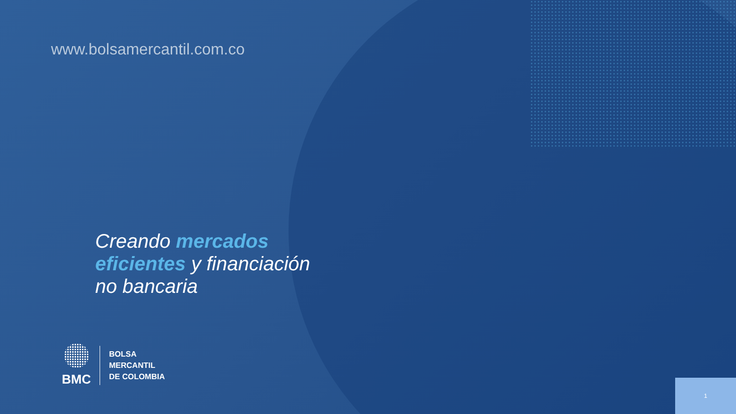www.bolsamercantil.com.co
Creando mercados
eficientes y financiación
no bancaria
BMC
BOLSA
MERCANTIL
DE COLOMBIA
1